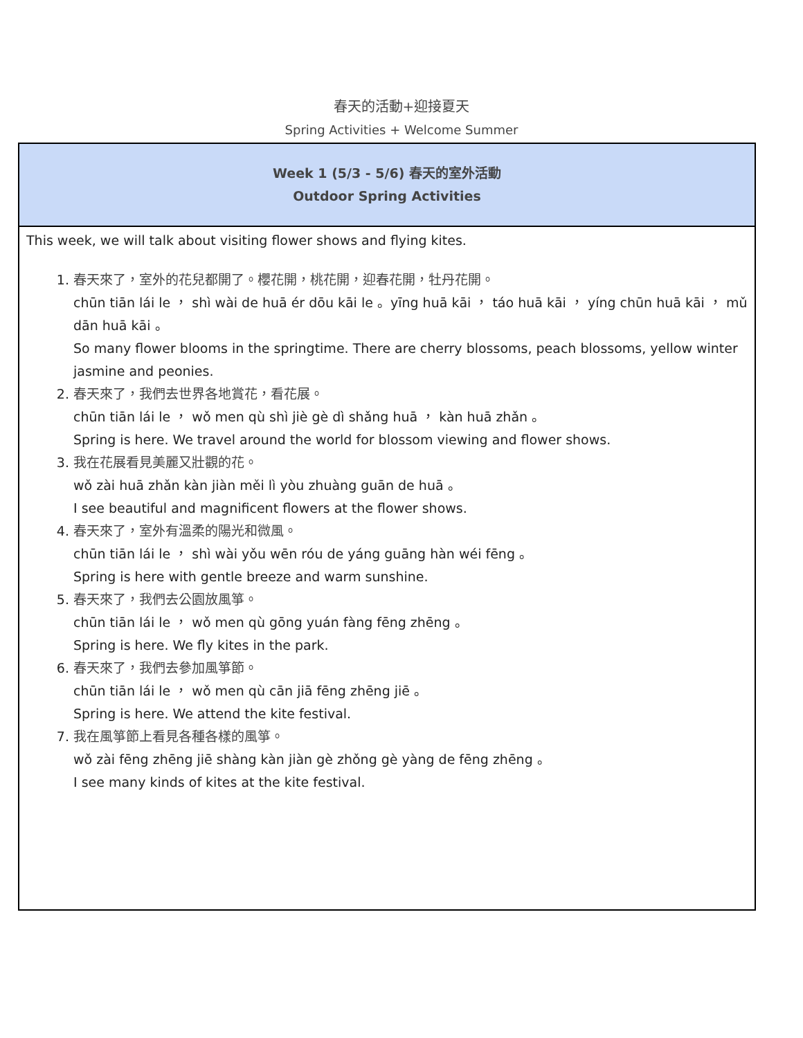春天的活動+迎接夏天
Spring Activities + Welcome Summer
| Week 1 (5/3 - 5/6) 春天的室外活動 Outdoor Spring Activities |
| --- |
| This week, we will talk about visiting flower shows and flying kites. 1. 春天來了，室外的花兒都開了。櫻花開，桃花開，迎春花開，牡丹花開。 chūn tiān lái le ， shì wài de huā ér dōu kāi le 。yīng huā kāi ， táo huā kāi ， yíng chūn huā kāi ， mǔ dān huā kāi 。 So many flower blooms in the springtime. There are cherry blossoms, peach blossoms, yellow winter jasmine and peonies. 2. 春天來了，我們去世界各地賞花，看花展。 chūn tiān lái le ， wǒ men qù shì jiè gè dì shǎng huā ， kàn huā zhǎn 。 Spring is here. We travel around the world for blossom viewing and flower shows. 3. 我在花展看見美麗又壯觀的花。 wǒ zài huā zhǎn kàn jiàn měi lì yòu zhuàng guān de huā 。 I see beautiful and magnificent flowers at the flower shows. 4. 春天來了，室外有溫柔的陽光和微風。 chūn tiān lái le ， shì wài yǒu wēn róu de yáng guāng hàn wéi fēng 。 Spring is here with gentle breeze and warm sunshine. 5. 春天來了，我們去公園放風箏。 chūn tiān lái le ， wǒ men qù gōng yuán fàng fēng zhēng 。 Spring is here. We fly kites in the park. 6. 春天來了，我們去參加風箏節。 chūn tiān lái le ， wǒ men qù cān jiā fēng zhēng jiē 。 Spring is here. We attend the kite festival. 7. 我在風箏節上看見各種各樣的風箏。 wǒ zài fēng zhēng jiē shàng kàn jiàn gè zhǒng gè yàng de fēng zhēng 。 I see many kinds of kites at the kite festival. |